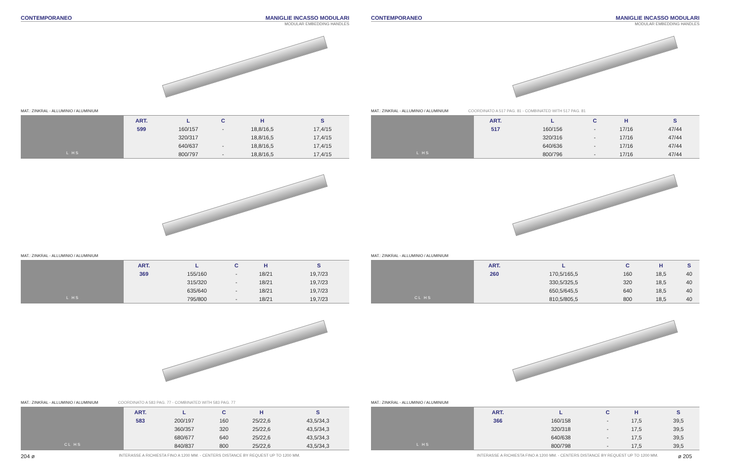CONTEMPORANEO MANIGLIE INCASSO MODULARI
MODULAR EMBEDDING HANDLES
MAT.: ZINKRAL - ALLUMINIO / ALUMINIUM
L H S
| ART. | L | C | H | S |
| --- | --- | --- | --- | --- |
| 599 | 160/157 | - | 18,8/16,5 | 17,4/15 |
| | 320/317 | | 18,8/16,5 | 17,4/15 |
| | 640/637 | - | 18,8/16,5 | 17,4/15 |
| | 800/797 | - | 18,8/16,5 | 17,4/15 |
MAT.: ZINKRAL - ALLUMINIO / ALUMINIUM
L H S
| ART. | L | C | H | S |
| --- | --- | --- | --- | --- |
| 369 | 155/160 | - | 18/21 | 19,7/23 |
| | 315/320 | - | 18/21 | 19,7/23 |
| | 635/640 | - | 18/21 | 19,7/23 |
| | 795/800 | - | 18/21 | 19,7/23 |
MAT.: ZINKRAL - ALLUMINIO / ALUMINIUM COORDINATO A 583 PAG. 77 - COMBINATED WITH 583 PAG. 77
C L H S
| ART. | L | C | H | S |
| --- | --- | --- | --- | --- |
| 583 | 200/197 | 160 | 25/22,6 | 43,5/34,3 |
| | 360/357 | 320 | 25/22,6 | 43,5/34,3 |
| | 680/677 | 640 | 25/22,6 | 43,5/34,3 |
| | 840/837 | 800 | 25/22,6 | 43,5/34,3 |
204 ø INTERASSE A RICHIESTA FINO A 1200 MM. - CENTERS DISTANCE BY REQUEST UP TO 1200 MM.
CONTEMPORANEO MANIGLIE INCASSO MODULARI
MODULAR EMBEDDING HANDLES
MAT.: ZINKRAL - ALLUMINIO / ALUMINIUM COORDINATO A 517 PAG. 81 - COMBINATED WITH 517 PAG. 81
L H S
| ART. | L | C | H | S |
| --- | --- | --- | --- | --- |
| 517 | 160/156 | - | 17/16 | 47/44 |
| | 320/316 | - | 17/16 | 47/44 |
| | 640/636 | - | 17/16 | 47/44 |
| | 800/796 | - | 17/16 | 47/44 |
MAT.: ZINKRAL - ALLUMINIO / ALUMINIUM
C L H S
| ART. | L | C | H | S |
| --- | --- | --- | --- | --- |
| 260 | 170,5/165,5 | 160 | 18,5 | 40 |
| | 330,5/325,5 | 320 | 18,5 | 40 |
| | 650,5/645,5 | 640 | 18,5 | 40 |
| | 810,5/805,5 | 800 | 18,5 | 40 |
MAT.: ZINKRAL - ALLUMINIO / ALUMINIUM
L H S
| ART. | L | C | H | S |
| --- | --- | --- | --- | --- |
| 366 | 160/158 | - | 17,5 | 39,5 |
| | 320/318 | - | 17,5 | 39,5 |
| | 640/638 | - | 17,5 | 39,5 |
| | 800/798 | - | 17,5 | 39,5 |
INTERASSE A RICHIESTA FINO A 1200 MM. - CENTERS DISTANCE BY REQUEST UP TO 1200 MM. ø 205